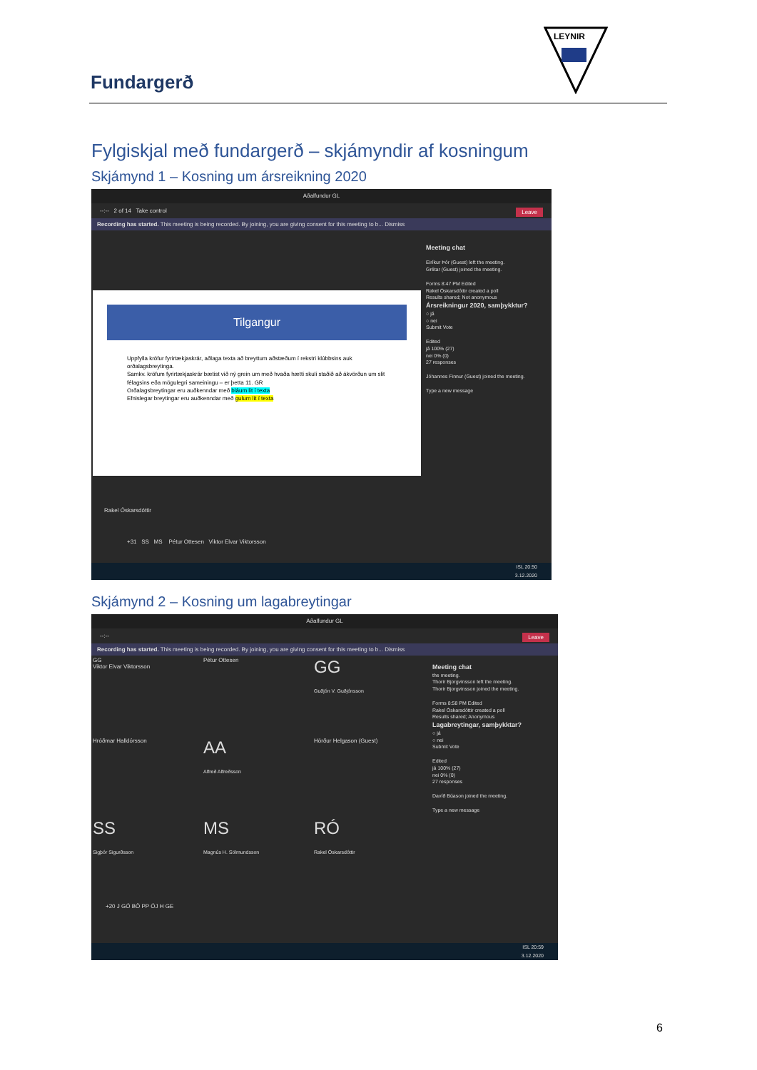Fundargerð
LEYNIR
Fylgiskjal með fundargerð – skjámyndir af kosningum
Skjámynd 1 – Kosning um ársreikning 2020
Aðalfundur GL
--:-- 2 of 14 Take control Leave
Recording has started. This meeting is being recorded. By joining, you are giving consent for this meeting to b... Dismiss
Tilgangur
Uppfylla kröfur fyrirtækjaskrár, aðlaga texta að breyttum aðstæðum í rekstri klúbbsins auk orðalagsbreytinga.
Samkv. kröfum fyrirtækjaskrár bætist við ný grein um með hvaða hætti skuli staðið að ákvörðun um slit félagsins eða mögulegri sameiningu – er þetta 11. GR
Orðalagsbreytingar eru auðkenndar með bláum lit í texta
Efnislegar breytingar eru auðkenndar með gulum lit í texta
Meeting chat
Eiríkur Þór (Guest) left the meeting.
Grétar (Guest) joined the meeting.
Forms 8:47 PM Edited
Rakel Óskarsdóttir created a poll
Results shared; Not anonymous
Ársreikningur 2020, samþykktur?
○ já
○ nei
Submit Vote
Edited
já 100% (27)
nei 0% (0)
27 responses
Jóhannes Finnur (Guest) joined the meeting.
Type a new message
Rakel Óskarsdóttir
+31 SS MS Pétur Ottesen Viktor Elvar Viktorsson
ISL 20:50
3.12.2020
Skjámynd 2 – Kosning um lagabreytingar
Aðalfundur GL
--:-- Leave
Recording has started. This meeting is being recorded. By joining, you are giving consent for this meeting to b... Dismiss
GG
Viktor Elvar Viktorsson
Pétur Ottesen
GG
Guðjón V. Guðjónsson
Hróðmar Halldórsson
AA
Alfreð Alfreðsson
Hörður Helgason (Guest)
SS
Sigþór Sigurðsson
MS
Magnús H. Sölmundsson
RÓ
Rakel Óskarsdóttir
+20 J GÓ BÖ PP ÓJ H GE
Meeting chat
the meeting.
Thorir Bjorgvinsson left the meeting.
Thorir Bjorgvinsson joined the meeting.
Forms 8:58 PM Edited
Rakel Óskarsdóttir created a poll
Results shared; Anonymous
Lagabreytingar, samþykktar?
○ já
○ nei
Submit Vote
Edited
já 100% (27)
nei 0% (0)
27 responses
Davíð Búason joined the meeting.
Type a new message
ISL 20:59
3.12.2020
6